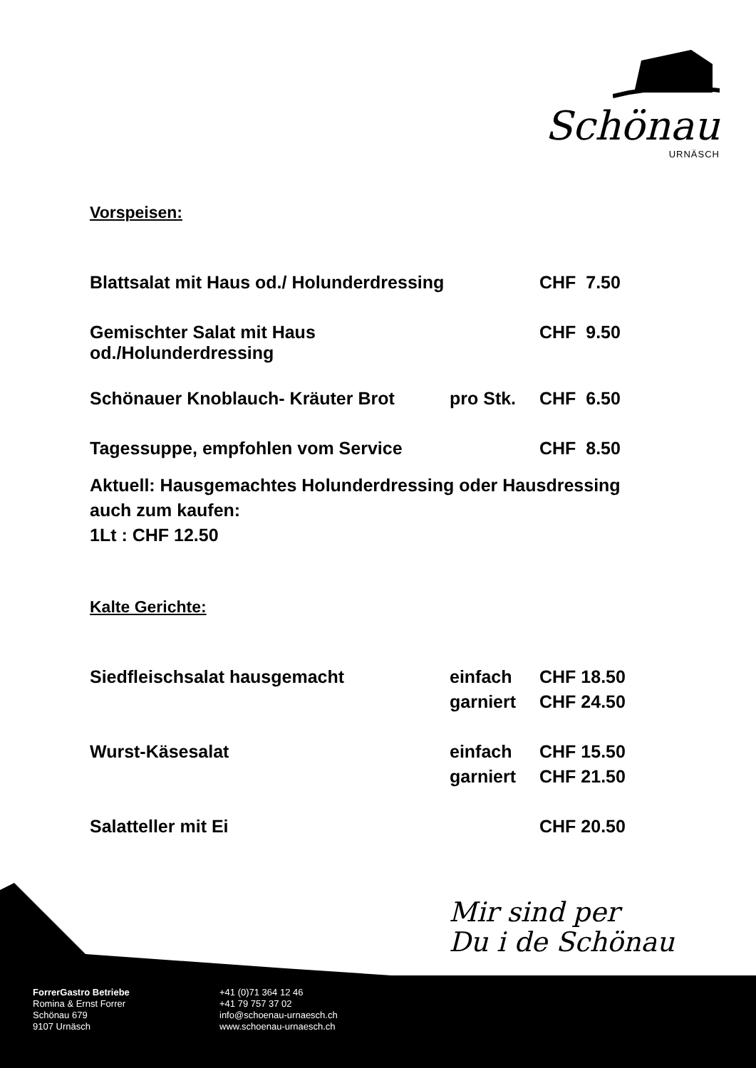Schönau
URNÄSCH
Vorspeisen:
| Blattsalat mit Haus od./ Holunderdressing | | CHF 7.50 |
| Gemischter Salat mit Haus od./Holunderdressing | | CHF 9.50 |
| Schönauer Knoblauch- Kräuter Brot | pro Stk. | CHF 6.50 |
| Tagessuppe, empfohlen vom Service | | CHF 8.50 |
Aktuell: Hausgemachtes Holunderdressing oder Hausdressing
auch zum kaufen:
1Lt : CHF 12.50
Kalte Gerichte:
| Siedfleischsalat hausgemacht | einfach | CHF 18.50 |
| | garniert | CHF 24.50 |
| Wurst-Käsesalat | einfach | CHF 15.50 |
| | garniert | CHF 21.50 |
| Salatteller mit Ei | | CHF 20.50 |
Mir sind per
Du i de Schönau
ForrerGastro Betriebe
Romina & Ernst Forrer
Schönau 679
9107 Urnäsch
+41 (0)71 364 12 46
+41 79 757 37 02
info@schoenau-urnaesch.ch
www.schoenau-urnaesch.ch